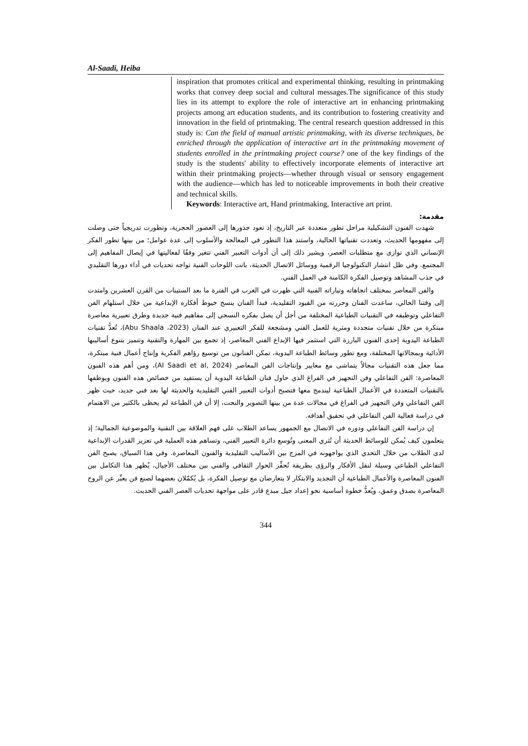Al-Saadi, Heiba
inspiration that promotes critical and experimental thinking, resulting in printmaking works that convey deep social and cultural messages.The significance of this study lies in its attempt to explore the role of interactive art in enhancing printmaking projects among art education students, and its contribution to fostering creativity and innovation in the field of printmaking. The central research question addressed in this study is: Can the field of manual artistic printmaking, with its diverse techniques, be enriched through the application of interactive art in the printmaking movement of students enrolled in the printmaking project course? one of the key findings of the study is the students' ability to effectively incorporate elements of interactive art within their printmaking projects—whether through visual or sensory engagement with the audience—which has led to noticeable improvements in both their creative and technical skills.
Keywords: Interactive art, Hand printmaking, Interactive art print.
مقدمة:
شهدت الفنون التشكيلية مراحل تطور متعددة عبر التاريخ، إذ تعود جذورها إلى العصور الحجرية، وتطورت تدريجياً حتى وصلت إلى مفهومها الحديث، وتعددت تقنياتها الحالية، واستند هذا التطور في المعالجة والأسلوب إلى عدة عوامل؛ من بينها تطور الفكر الإنساني الذي توازى مع متطلبات العصر، ويشير ذلك إلى أن أدوات التعبير الفني تتغير وفقًا لفعاليتها في إيصال المفاهيم إلى المجتمع. وفي ظل انتشار التكنولوجيا الرقمية ووسائل الاتصال الحديثة، باتت اللوحات الفنية تواجه تحديات في أداء دورها التقليدي في جذب المشاهد وتوصيل الفكرة الكامنة في العمل الفني.
والفن المعاصر بمختلف اتجاهاته وتياراته الفنية التي ظهرت في الغرب في الفترة ما بعد الستينات من القرن العشرين وامتدت إلى وقتنا الحالي، ساعدت الفنان وحررته من القيود التقليدية، فبدأ الفنان ينسج خيوط أفكاره الإبداعية من خلال استلهام الفن التفاعلي وتوظيفه في التقنيات الطباعية المختلفة من أجل أن يصل بفكره النسجي إلى مفاهيم فنية جديدة وطرق تعبيرية معاصرة مبتكرة من خلال تقنيات متجددة ومثرية للعمل الفني ومشجعة للفكر التعبيري عند الفنان (Abu Shaala ،2023)، تُعدُّ تقنيات الطباعة اليدوية إحدى الفنون البارزة التي استثمر فيها الإبداع الفني المعاصر، إذ تجمع بين المهارة والتقنية وتتميز بتنوع أساليبها الأدائية وبمجالاتها المختلفة، ومع تطور وسائط الطباعة اليدوية، تمكن الفنانون من توسيع رؤاهم الفكرية وإنتاج أعمال فنية مبتكرة، مما جعل هذه التقنيات مجالاً يتماشى مع معايير وإنتاجات الفن المعاصر (Al Saadi et al, 2024)، ومن أهم هذه الفنون المعاصرة: الفن التفاعلي وفن التجهيز في الفراغ الذي حاول فنان الطباعة اليدوية أن يستفيد من خصائص هذه الفنون ويوظفها بالتقنيات المتعددة في الأعمال الطباعية ليندمج معها فتصبح أدوات التعبير الفني التقليدية والحديثة لها بعد فني جديد، حيث ظهر الفن التفاعلي وفن التجهيز في الفراغ في مجالات عدة من بينها التصوير والنحت، إلا أن فن الطباعة لم يحظى بالكثير من الاهتمام في دراسة فعالية الفن التفاعلي في تحقيق أهدافه.
إن دراسة الفن التفاعلي ودوره في الاتصال مع الجمهور يساعد الطلاب على فهم العلاقة بين التقنية والموضوعية الجمالية؛ إذ يتعلمون كيف يُمكن للوسائط الحديثة أن تُثري المعنى وتُوسع دائرة التعبير الفني، وتساهم هذه العملية في تعزيز القدرات الإبداعية لدى الطلاب من خلال التحدي الذي يواجهونه في المزج بين الأساليب التقليدية والفنون المعاصرة. وفي هذا السياق، يصبح الفن التفاعلي الطباعي وسيلة لنقل الأفكار والرؤى بطريقة تُحفِّز الحوار الثقافي والفني بين مختلف الأجيال، يُظهر هذا التكامل بين الفنون المعاصرة والأعمال الطباعية أن التجديد والابتكار لا يتعارضان مع توصيل الفكرة، بل يُكمّلان بعضهما لصنع فن يعبِّر عن الروح المعاصرة بصدق وعمق، ويُعدُّ خطوة أساسية نحو إعداد جيل مبدع قادر على مواجهة تحديات العصر الفني الحديث.
344